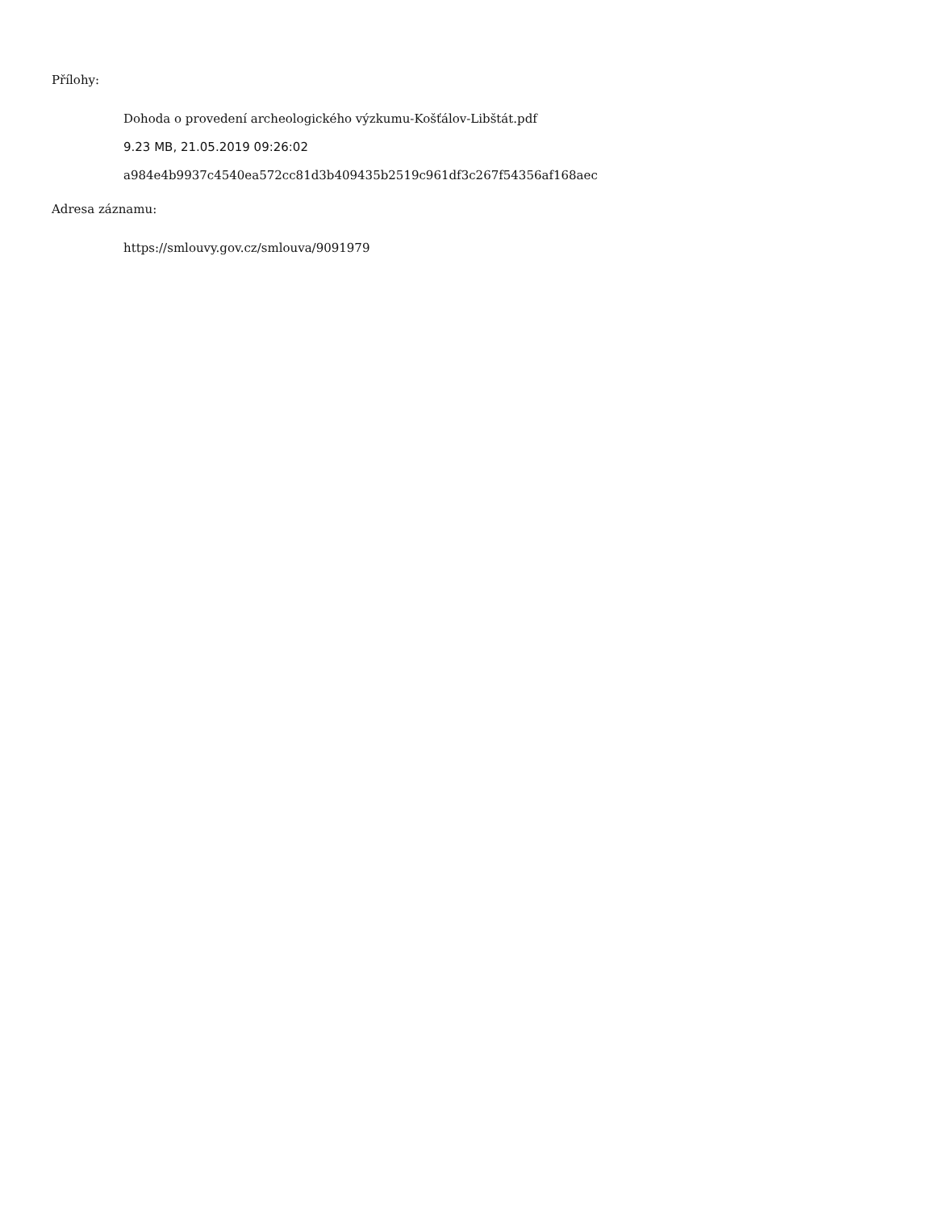Přílohy:
Dohoda o provedení archeologického výzkumu-Košťálov-Libštát.pdf
9.23 MB, 21.05.2019 09:26:02
a984e4b9937c4540ea572cc81d3b409435b2519c961df3c267f54356af168aec
Adresa záznamu:
https://smlouvy.gov.cz/smlouva/9091979